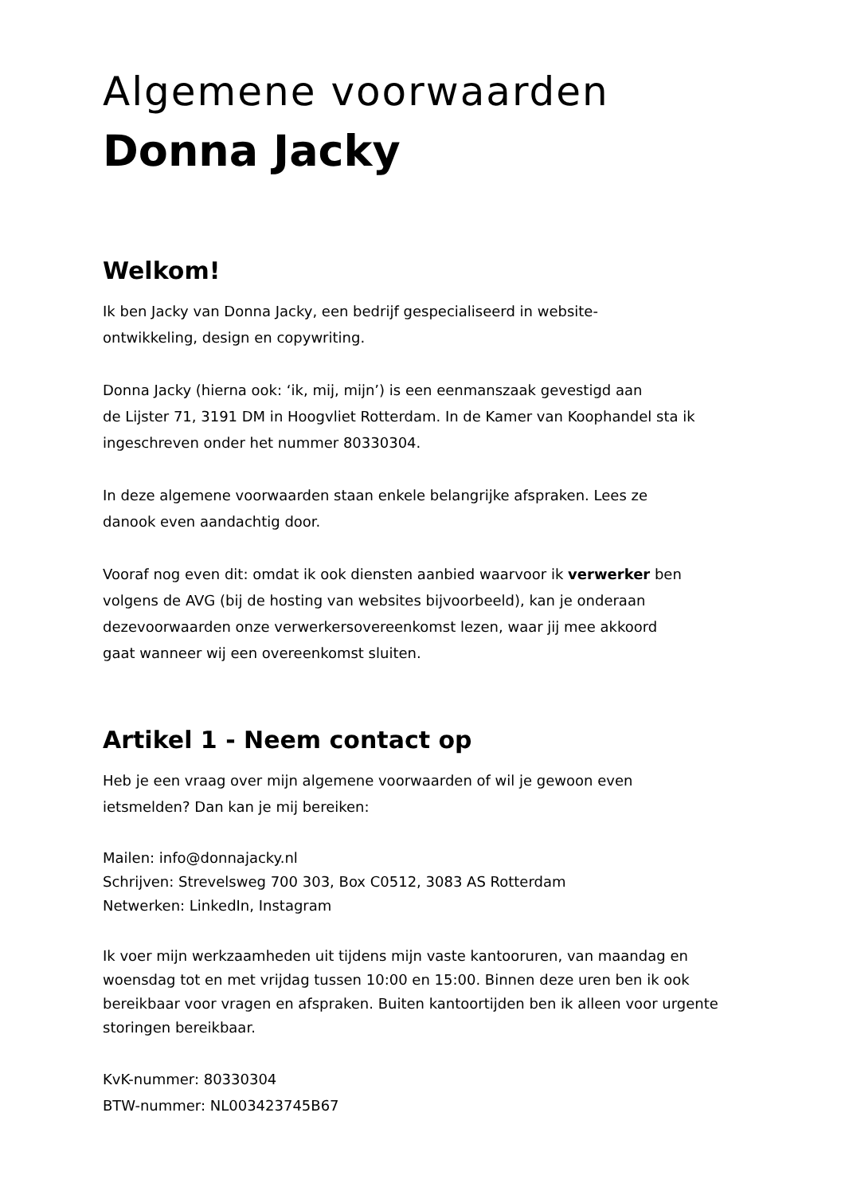Algemene voorwaarden
Donna Jacky
Welkom!
Ik ben Jacky van Donna Jacky, een bedrijf gespecialiseerd in website-
ontwikkeling, design en copywriting.
Donna Jacky (hierna ook: ‘ik, mij, mijn’) is een eenmanszaak gevestigd aan
de Lijster 71, 3191 DM in Hoogvliet Rotterdam. In de Kamer van Koophandel sta ik
ingeschreven onder het nummer 80330304.
In deze algemene voorwaarden staan enkele belangrijke afspraken. Lees ze
danook even aandachtig door.
Vooraf nog even dit: omdat ik ook diensten aanbied waarvoor ik verwerker ben
volgens de AVG (bij de hosting van websites bijvoorbeeld), kan je onderaan
dezevoorwaarden onze verwerkersovereenkomst lezen, waar jij mee akkoord
gaat wanneer wij een overeenkomst sluiten.
Artikel 1 - Neem contact op
Heb je een vraag over mijn algemene voorwaarden of wil je gewoon even
ietsmelden? Dan kan je mij bereiken:
Mailen: info@donnajacky.nl
Schrijven: Strevelsweg 700 303, Box C0512, 3083 AS Rotterdam
Netwerken: LinkedIn, Instagram
Ik voer mijn werkzaamheden uit tijdens mijn vaste kantooruren, van maandag en
woensdag tot en met vrijdag tussen 10:00 en 15:00. Binnen deze uren ben ik ook
bereikbaar voor vragen en afspraken. Buiten kantoortijden ben ik alleen voor urgente
storingen bereikbaar.
KvK-nummer: 80330304
BTW-nummer: NL003423745B67